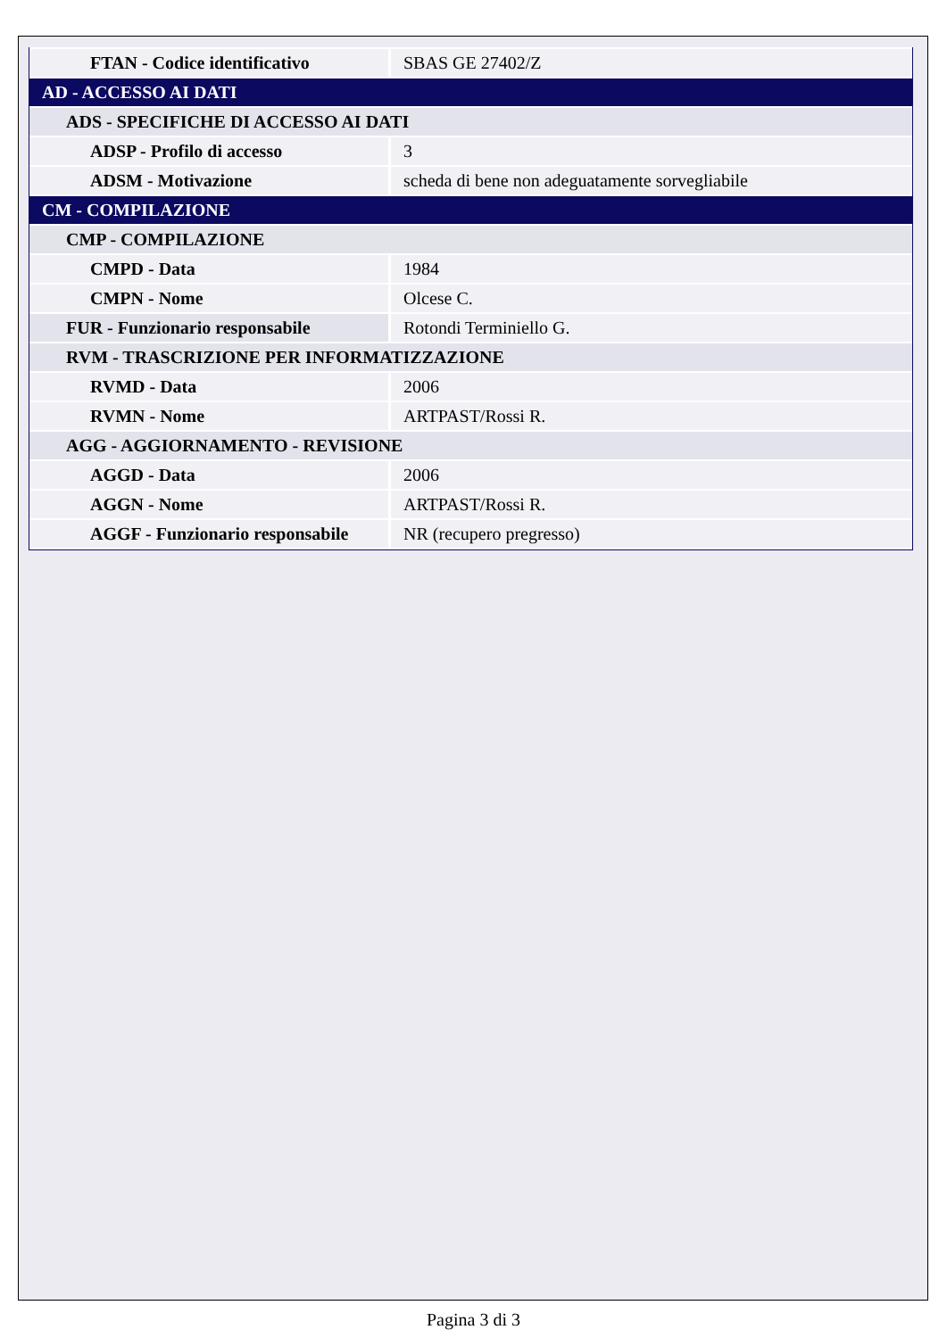| FTAN - Codice identificativo | SBAS GE 27402/Z |
| AD - ACCESSO AI DATI | |
| ADS - SPECIFICHE DI ACCESSO AI DATI | |
| ADSP - Profilo di accesso | 3 |
| ADSM - Motivazione | scheda di bene non adeguatamente sorvegliabile |
| CM - COMPILAZIONE | |
| CMP - COMPILAZIONE | |
| CMPD - Data | 1984 |
| CMPN - Nome | Olcese C. |
| FUR - Funzionario responsabile | Rotondi Terminiello G. |
| RVM - TRASCRIZIONE PER INFORMATIZZAZIONE | |
| RVMD - Data | 2006 |
| RVMN - Nome | ARTPAST/Rossi R. |
| AGG - AGGIORNAMENTO - REVISIONE | |
| AGGD - Data | 2006 |
| AGGN - Nome | ARTPAST/Rossi R. |
| AGGF - Funzionario responsabile | NR (recupero pregresso) |
Pagina 3 di 3